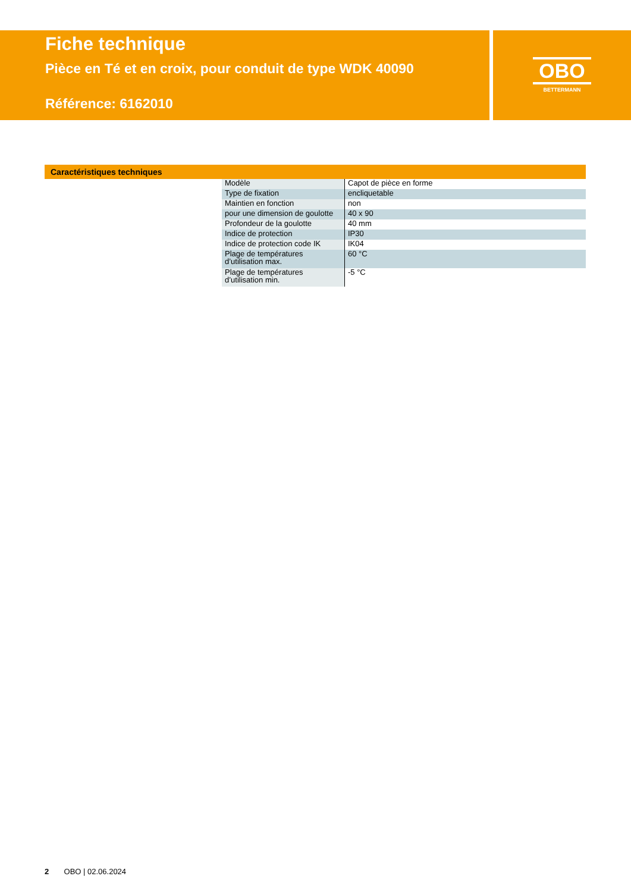Fiche technique
Pièce en Té et en croix, pour conduit de type WDK 40090
Référence: 6162010
OBO
BETTERMANN
Caractéristiques techniques
| Modèle | Capot de pièce en forme |
| Type de fixation | encliquetable |
| Maintien en fonction | non |
| pour une dimension de goulotte | 40 x 90 |
| Profondeur de la goulotte | 40 mm |
| Indice de protection | IP30 |
| Indice de protection code IK | IK04 |
| Plage de températures d’utilisation max. | 60 °C |
| Plage de températures d’utilisation min. | -5 °C |
2 OBO | 02.06.2024